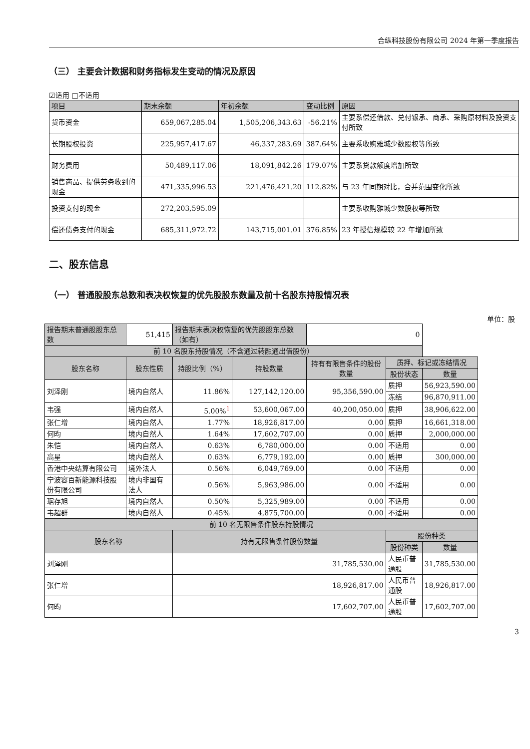合纵科技股份有限公司 2024 年第一季度报告
（三） 主要会计数据和财务指标发生变动的情况及原因
☑适用 □不适用
| 项目 | 期末余额 | 年初余额 | 变动比例 | 原因 |
| --- | --- | --- | --- | --- |
| 货币资金 | 659,067,285.04 | 1,505,206,343.63 | -56.21% | 主要系偿还借款、兑付银承、商承、采购原材料及投资支付所致 |
| 长期股权投资 | 225,957,417.67 | 46,337,283.69 | 387.64% | 主要系收购雅城少数股权等所致 |
| 财务费用 | 50,489,117.06 | 18,091,842.26 | 179.07% | 主要系贷款额度增加所致 |
| 销售商品、提供劳务收到的现金 | 471,335,996.53 | 221,476,421.20 | 112.82% | 与 23 年同期对比，合并范围变化所致 |
| 投资支付的现金 | 272,203,595.09 | | | 主要系收购雅城少数股权等所致 |
| 偿还债务支付的现金 | 685,311,972.72 | 143,715,001.01 | 376.85% | 23 年授信规模较 22 年增加所致 |
二、股东信息
（一） 普通股股东总数和表决权恢复的优先股股东数量及前十名股东持股情况表
单位：股
| 报告期末普通股股东总数 | 51,415 | 报告期末表决权恢复的优先股股东总数（如有） | | 0 | | |
| 前 10 名股东持股情况（不含通过转融通出借股份） | | | | | | |
| 股东名称 | 股东性质 | 持股比例（%） | 持股数量 | 持有有限售条件的股份数量 | 质押、标记或冻结情况 | |
| | | | | | 股份状态 | 数量 |
| 刘泽刚 | 境内自然人 | 11.86% | 127,142,120.00 | 95,356,590.00 | 质押 | 56,923,590.00 |
| | | | | | 冻结 | 96,870,911.00 |
| 韦强 | 境内自然人 | 5.00%<sup>1</sup> | 53,600,067.00 | 40,200,050.00 | 质押 | 38,906,622.00 |
| 张仁增 | 境内自然人 | 1.77% | 18,926,817.00 | 0.00 | 质押 | 16,661,318.00 |
| 何昀 | 境内自然人 | 1.64% | 17,602,707.00 | 0.00 | 质押 | 2,000,000.00 |
| 朱恺 | 境内自然人 | 0.63% | 6,780,000.00 | 0.00 | 不适用 | 0.00 |
| 高星 | 境内自然人 | 0.63% | 6,779,192.00 | 0.00 | 质押 | 300,000.00 |
| 香港中央结算有限公司 | 境外法人 | 0.56% | 6,049,769.00 | 0.00 | 不适用 | 0.00 |
| 宁波容百新能源科技股份有限公司 | 境内非国有法人 | 0.56% | 5,963,986.00 | 0.00 | 不适用 | 0.00 |
| 琚存旭 | 境内自然人 | 0.50% | 5,325,989.00 | 0.00 | 不适用 | 0.00 |
| 韦超群 | 境内自然人 | 0.45% | 4,875,700.00 | 0.00 | 不适用 | 0.00 |
| 前 10 名无限售条件股东持股情况 | | | | | | |
| 股东名称 | | 持有无限售条件股份数量 | | | 股份种类 | |
| | | | | | 股份种类 | 数量 |
| 刘泽刚 | | 31,785,530.00 | | | 人民币普通股 | 31,785,530.00 |
| 张仁增 | | 18,926,817.00 | | | 人民币普通股 | 18,926,817.00 |
| 何昀 | | 17,602,707.00 | | | 人民币普通股 | 17,602,707.00 |
3